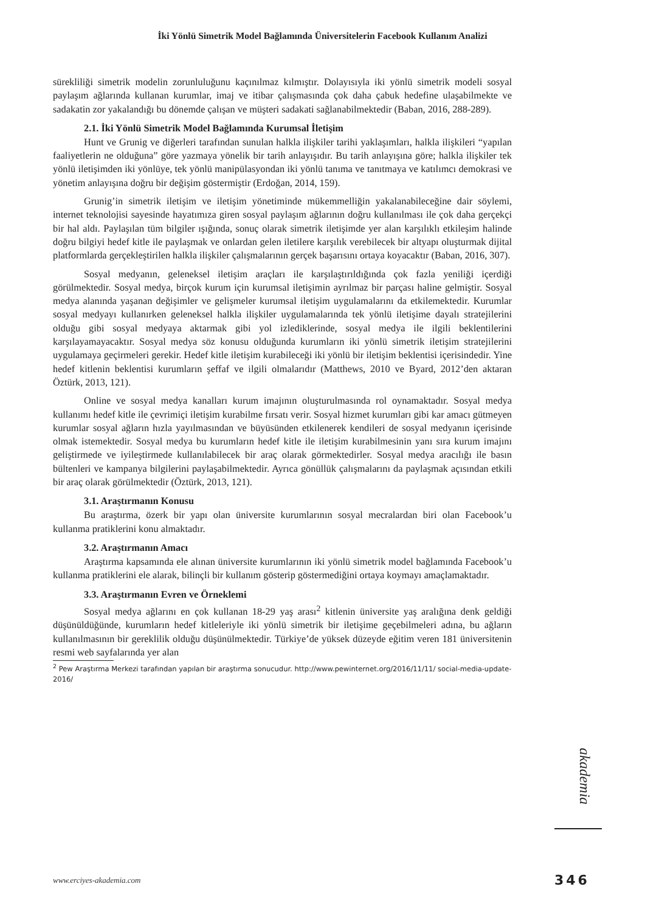İki Yönlü Simetrik Model Bağlamında Üniversitelerin Facebook Kullanım Analizi
sürekliliği simetrik modelin zorunluluğunu kaçınılmaz kılmıştır. Dolayısıyla iki yönlü simetrik modeli sosyal paylaşım ağlarında kullanan kurumlar, imaj ve itibar çalışmasında çok daha çabuk hedefine ulaşabilmekte ve sadakatin zor yakalandığı bu dönemde çalışan ve müşteri sadakati sağlanabilmektedir (Baban, 2016, 288-289).
2.1. İki Yönlü Simetrik Model Bağlamında Kurumsal İletişim
Hunt ve Grunig ve diğerleri tarafından sunulan halkla ilişkiler tarihi yaklaşımları, halkla ilişkileri “yapılan faaliyetlerin ne olduğuna” göre yazmaya yönelik bir tarih anlayışıdır. Bu tarih anlayışına göre; halkla ilişkiler tek yönlü iletişimden iki yönlüye, tek yönlü manipülasyondan iki yönlü tanıma ve tanıtmaya ve katılımcı demokrasi ve yönetim anlayışına doğru bir değişim göstermiştir (Erdoğan, 2014, 159).
Grunig’in simetrik iletişim ve iletişim yönetiminde mükemmelliğin yakalanabileceğine dair söylemi, internet teknolojisi sayesinde hayatımıza giren sosyal paylaşım ağlarının doğru kullanılması ile çok daha gerçekçi bir hal aldı. Paylaşılan tüm bilgiler ışığında, sonuç olarak simetrik iletişimde yer alan karşılıklı etkileşim halinde doğru bilgiyi hedef kitle ile paylaşmak ve onlardan gelen iletilere karşılık verebilecek bir altyapı oluşturmak dijital platformlarda gerçekleştirilen halkla ilişkiler çalışmalarının gerçek başarısını ortaya koyacaktır (Baban, 2016, 307).
Sosyal medyanın, geleneksel iletişim araçları ile karşılaştırıldığında çok fazla yeniliği içerdiği görülmektedir. Sosyal medya, birçok kurum için kurumsal iletişimin ayrılmaz bir parçası haline gelmiştir. Sosyal medya alanında yaşanan değişimler ve gelişmeler kurumsal iletişim uygulamalarını da etkilemektedir. Kurumlar sosyal medyayı kullanırken geleneksel halkla ilişkiler uygulamalarında tek yönlü iletişime dayalı stratejilerini olduğu gibi sosyal medyaya aktarmak gibi yol izlediklerinde, sosyal medya ile ilgili beklentilerini karşılayamayacaktır. Sosyal medya söz konusu olduğunda kurumların iki yönlü simetrik iletişim stratejilerini uygulamaya geçirmeleri gerekir. Hedef kitle iletişim kurabileceği iki yönlü bir iletişim beklentisi içerisindedir. Yine hedef kitlenin beklentisi kurumların şeffaf ve ilgili olmalarıdır (Matthews, 2010 ve Byard, 2012’den aktaran Öztürk, 2013, 121).
Online ve sosyal medya kanalları kurum imajının oluşturulmasında rol oynamaktadır. Sosyal medya kullanımı hedef kitle ile çevrimiçi iletişim kurabilme fırsatı verir. Sosyal hizmet kurumları gibi kar amacı gütmeyen kurumlar sosyal ağların hızla yayılmasından ve büyüsünden etkilenerek kendileri de sosyal medyanın içerisinde olmak istemektedir. Sosyal medya bu kurumların hedef kitle ile iletişim kurabilmesinin yanı sıra kurum imajını geliştirmede ve iyileştirmede kullanılabilecek bir araç olarak görmektedirler. Sosyal medya aracılığı ile basın bültenleri ve kampanya bilgilerini paylaşabilmektedir. Ayrıca gönüllük çalışmalarını da paylaşmak açısından etkili bir araç olarak görülmektedir (Öztürk, 2013, 121).
3.1. Araştırmanın Konusu
Bu araştırma, özerk bir yapı olan üniversite kurumlarının sosyal mecralardan biri olan Facebook’u kullanma pratiklerini konu almaktadır.
3.2. Araştırmanın Amacı
Araştırma kapsamında ele alınan üniversite kurumlarının iki yönlü simetrik model bağlamında Facebook’u kullanma pratiklerini ele alarak, bilinçli bir kullanım gösterip göstermediğini ortaya koymayı amaçlamaktadır.
3.3. Araştırmanın Evren ve Örneklemi
Sosyal medya ağlarını en çok kullanan 18-29 yaş arası<sup>2</sup> kitlenin üniversite yaş aralığına denk geldiği düşünüldüğünde, kurumların hedef kitleleriyle iki yönlü simetrik bir iletişime geçebilmeleri adına, bu ağların kullanılmasının bir gereklilik olduğu düşünülmektedir. Türkiye’de yüksek düzeyde eğitim veren 181 üniversitenin resmi web sayfalarında yer alan
<sup>2</sup> Pew Araştırma Merkezi tarafından yapılan bir araştırma sonucudur. http://www.pewinternet.org/2016/11/11/ social-media-update-2016/
www.erciyes-akademia.com
akademia
346